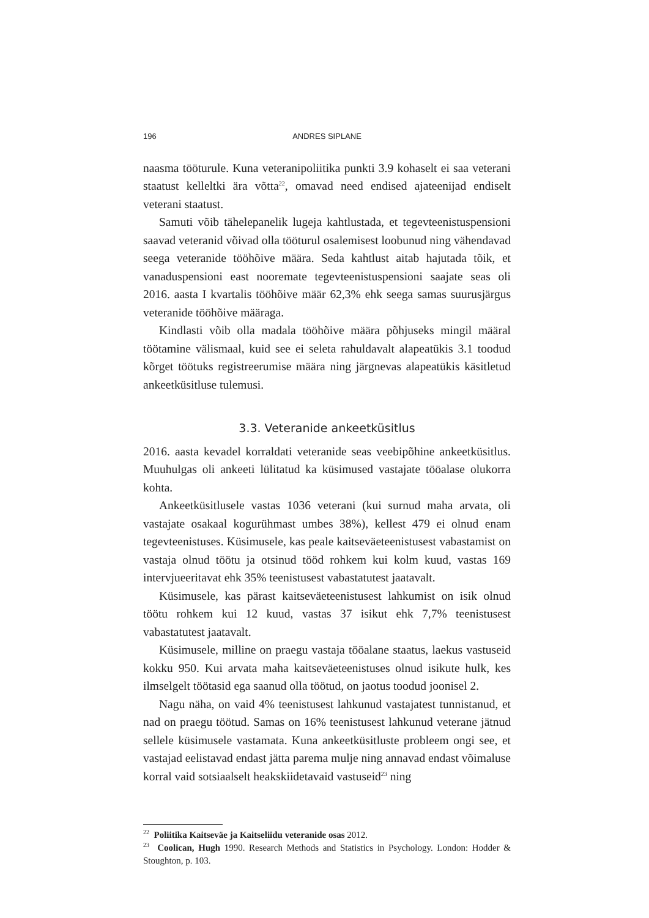196 ANDRES SIPLANE
naasma tööturule. Kuna veteranipoliitika punkti 3.9 kohaselt ei saa veterani staatust kelleltki ära võtta<sup>22</sup>, omavad need endised ajateenijad endiselt veterani staatust.
Samuti võib tähelepanelik lugeja kahtlustada, et tegevteenistuspensioni saavad veteranid võivad olla tööturul osalemisest loobunud ning vähendavad seega veteranide tööhõive määra. Seda kahtlust aitab hajutada tõik, et vanaduspensioni east nooremate tegevteenistuspensioni saajate seas oli 2016. aasta I kvartalis tööhõive määr 62,3% ehk seega samas suurusjärgus veteranide tööhõive määraga.
Kindlasti võib olla madala tööhõive määra põhjuseks mingil määral töötamine välismaal, kuid see ei seleta rahuldavalt alapeatükis 3.1 toodud kõrget töötuks registreerumise määra ning järgnevas alapeatükis käsitletud ankeetküsitluse tulemusi.
3.3. Veteranide ankeetküsitlus
2016. aasta kevadel korraldati veteranide seas veebipõhine ankeetküsitlus. Muuhulgas oli ankeeti lülitatud ka küsimused vastajate tööalase olukorra kohta.
Ankeetküsitlusele vastas 1036 veterani (kui surnud maha arvata, oli vastajate osakaal kogurühmast umbes 38%), kellest 479 ei olnud enam tegevteenistuses. Küsimusele, kas peale kaitseväeteenistusest vabastamist on vastaja olnud töötu ja otsinud tööd rohkem kui kolm kuud, vastas 169 intervjueeritavat ehk 35% teenistusest vabastatutest jaatavalt.
Küsimusele, kas pärast kaitseväeteenistusest lahkumist on isik olnud töötu rohkem kui 12 kuud, vastas 37 isikut ehk 7,7% teenistusest vabastatutest jaatavalt.
Küsimusele, milline on praegu vastaja tööalane staatus, laekus vastuseid kokku 950. Kui arvata maha kaitseväeteenistuses olnud isikute hulk, kes ilmselgelt töötasid ega saanud olla töötud, on jaotus toodud joonisel 2.
Nagu näha, on vaid 4% teenistusest lahkunud vastajatest tunnistanud, et nad on praegu töötud. Samas on 16% teenistusest lahkunud veterane jätnud sellele küsimusele vastamata. Kuna ankeetküsitluste probleem ongi see, et vastajad eelistavad endast jätta parema mulje ning annavad endast võimaluse korral vaid sotsiaalselt heakskiidetavaid vastuseid<sup>23</sup> ning
<sup>22</sup> Poliitika Kaitseväe ja Kaitseliidu veteranide osas 2012.
<sup>23</sup> Coolican, Hugh 1990. Research Methods and Statistics in Psychology. London: Hodder & Stoughton, p. 103.